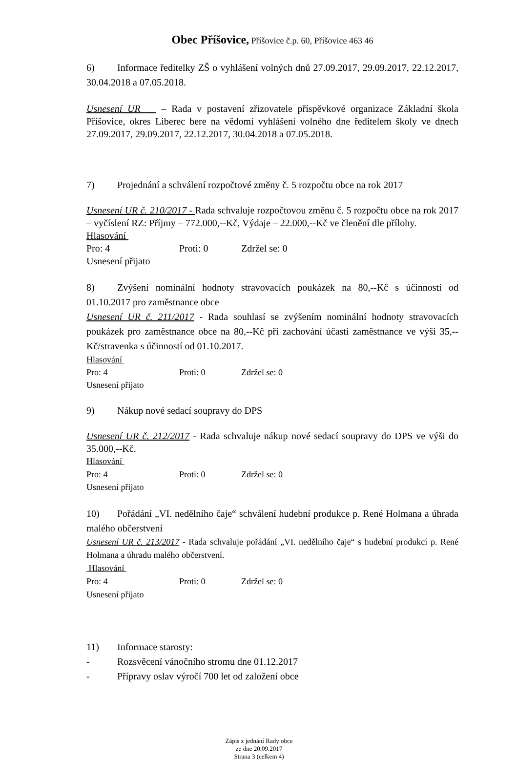Obec Příšovice, Příšovice č.p. 60, Příšovice 463 46
6) Informace ředitelky ZŠ o vyhlášení volných dnů 27.09.2017, 29.09.2017, 22.12.2017, 30.04.2018 a 07.05.2018.
Usnesení UR – Rada v postavení zřizovatele příspěvkové organizace Základní škola Příšovice, okres Liberec bere na vědomí vyhlášení volného dne ředitelem školy ve dnech 27.09.2017, 29.09.2017, 22.12.2017, 30.04.2018 a 07.05.2018.
7) Projednání a schválení rozpočtové změny č. 5 rozpočtu obce na rok 2017
Usnesení UR č. 210/2017 - Rada schvaluje rozpočtovou změnu č. 5 rozpočtu obce na rok 2017 – vyčíslení RZ: Příjmy – 772.000,--Kč, Výdaje – 22.000,--Kč ve členění dle přílohy.
Hlasování
Pro: 4 Proti: 0 Zdržel se: 0
Usnesení přijato
8) Zvýšení nominální hodnoty stravovacích poukázek na 80,--Kč s účinností od 01.10.2017 pro zaměstnance obce
Usnesení UR č. 211/2017 - Rada souhlasí se zvýšením nominální hodnoty stravovacích poukázek pro zaměstnance obce na 80,--Kč při zachování účasti zaměstnance ve výši 35,--Kč/stravenka s účinností od 01.10.2017.
Hlasování
Pro: 4 Proti: 0 Zdržel se: 0
Usnesení přijato
9) Nákup nové sedací soupravy do DPS
Usnesení UR č. 212/2017 - Rada schvaluje nákup nové sedací soupravy do DPS ve výši do 35.000,--Kč.
Hlasování
Pro: 4 Proti: 0 Zdržel se: 0
Usnesení přijato
10) Pořádání „VI. nedělního čaje“ schválení hudební produkce p. René Holmana a úhrada malého občerstvení
Usnesení UR č. 213/2017 - Rada schvaluje pořádání „VI. nedělního čaje“ s hudební produkcí p. René Holmana a úhradu malého občerstvení.
Hlasování
Pro: 4 Proti: 0 Zdržel se: 0
Usnesení přijato
11) Informace starosty:
- Rozsvěcení vánočního stromu dne 01.12.2017
- Přípravy oslav výročí 700 let od založení obce
Zápis z jednání Rady obce
ze dne 20.09.2017
Strana 3 (celkem 4)